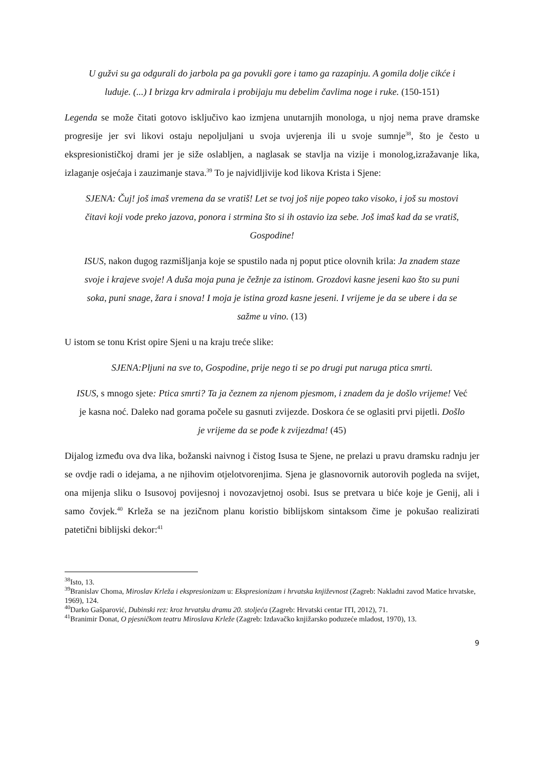U gužvi su ga odgurali do jarbola pa ga povukli gore i tamo ga razapinju. A gomila dolje cikće i luduje. (...) I brizga krv admirala i probijaju mu debelim čavlima noge i ruke. (150-151)
Legenda se može čitati gotovo isključivo kao izmjena unutarnjih monologa, u njoj nema prave dramske progresije jer svi likovi ostaju nepoljuljani u svoja uvjerenja ili u svoje sumnje<sup>38</sup>, što je često u ekspresionističkoj drami jer je siže oslabljen, a naglasak se stavlja na vizije i monolog,izražavanje lika, izlaganje osjećaja i zauzimanje stava.<sup>39</sup> To je najvidljivije kod likova Krista i Sjene:
SJENA: Čuj! još imaš vremena da se vratiš! Let se tvoj još nije popeo tako visoko, i još su mostovi čitavi koji vode preko jazova, ponora i strmina što si ih ostavio iza sebe. Još imaš kad da se vratiš, Gospodine!
ISUS, nakon dugog razmišljanja koje se spustilo nada nj poput ptice olovnih krila: Ja znadem staze svoje i krajeve svoje! A duša moja puna je čežnje za istinom. Grozdovi kasne jeseni kao što su puni soka, puni snage, žara i snova! I moja je istina grozd kasne jeseni. I vrijeme je da se ubere i da se sažme u vino. (13)
U istom se tonu Krist opire Sjeni u na kraju treće slike:
SJENA:Pljuni na sve to, Gospodine, prije nego ti se po drugi put naruga ptica smrti.
ISUS, s mnogo sjete: Ptica smrti? Ta ja čeznem za njenom pjesmom, i znadem da je došlo vrijeme! Već je kasna noć. Daleko nad gorama počele su gasnuti zvijezde. Doskora će se oglasiti prvi pijetli. Došlo je vrijeme da se pođe k zvijezdma! (45)
Dijalog između ova dva lika, božanski naivnog i čistog Isusa te Sjene, ne prelazi u pravu dramsku radnju jer se ovdje radi o idejama, a ne njihovim otjelotvorenjima. Sjena je glasnovornik autorovih pogleda na svijet, ona mijenja sliku o Isusovoj povijesnoj i novozavjetnoj osobi. Isus se pretvara u biće koje je Genij, ali i samo čovjek.<sup>40</sup> Krleža se na jezičnom planu koristio biblijskom sintaksom čime je pokušao realizirati patetični biblijski dekor:<sup>41</sup>
<sup>38</sup> Isto, 13.
<sup>39</sup> Branislav Choma, Miroslav Krleža i ekspresionizam u: Ekspresionizam i hrvatska književnost (Zagreb: Nakladni zavod Matice hrvatske, 1969), 124.
<sup>40</sup> Darko Gašparović, Dubinski rez: kroz hrvatsku dramu 20. stoljeća (Zagreb: Hrvatski centar ITI, 2012), 71.
<sup>41</sup> Branimir Donat, O pjesničkom teatru Miroslava Krleže (Zagreb: Izdavačko knjižarsko poduzeće mladost, 1970), 13.
9